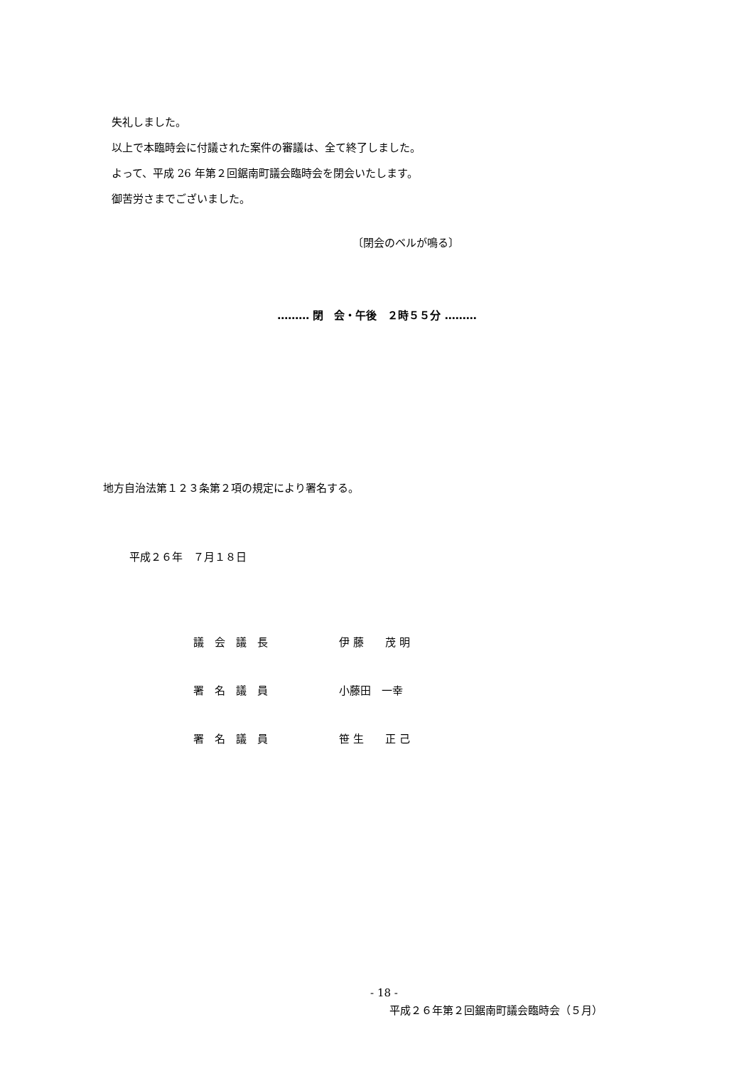失礼しました。
以上で本臨時会に付議された案件の審議は、全て終了しました。
よって、平成 26 年第２回鋸南町議会臨時会を閉会いたします。
御苦労さまでございました。
〔閉会のベルが鳴る〕
……… 閉　会・午後　２時５５分 ………
地方自治法第１２３条第２項の規定により署名する。
平成２６年　７月１８日
| 議 会 議 長 | 伊 藤 茂 明 |
| 署 名 議 員 | 小藤田 一幸 |
| 署 名 議 員 | 笹 生 正 己 |
- 18 -
平成２６年第２回鋸南町議会臨時会（５月）